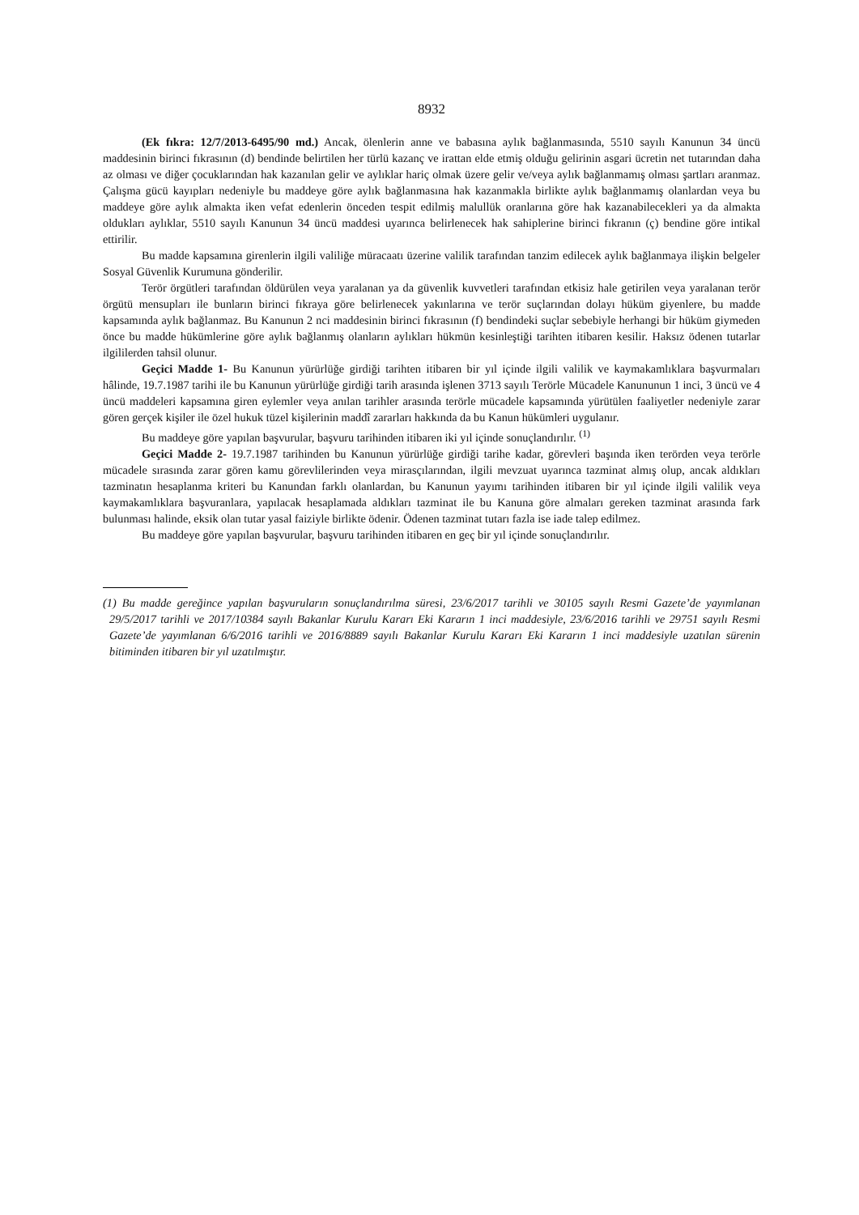8932
(Ek fıkra: 12/7/2013-6495/90 md.) Ancak, ölenlerin anne ve babasına aylık bağlanmasında, 5510 sayılı Kanunun 34 üncü maddesinin birinci fıkrasının (d) bendinde belirtilen her türlü kazanç ve irattan elde etmiş olduğu gelirinin asgari ücretin net tutarından daha az olması ve diğer çocuklarından hak kazanılan gelir ve aylıklar hariç olmak üzere gelir ve/veya aylık bağlanmamış olması şartları aranmaz. Çalışma gücü kayıpları nedeniyle bu maddeye göre aylık bağlanmasına hak kazanmakla birlikte aylık bağlanmamış olanlardan veya bu maddeye göre aylık almakta iken vefat edenlerin önceden tespit edilmiş malullük oranlarına göre hak kazanabilecekleri ya da almakta oldukları aylıklar, 5510 sayılı Kanunun 34 üncü maddesi uyarınca belirlenecek hak sahiplerine birinci fıkranın (ç) bendine göre intikal ettirilir.
Bu madde kapsamına girenlerin ilgili valiliğe müracaatı üzerine valilik tarafından tanzim edilecek aylık bağlanmaya ilişkin belgeler Sosyal Güvenlik Kurumuna gönderilir.
Terör örgütleri tarafından öldürülen veya yaralanan ya da güvenlik kuvvetleri tarafından etkisiz hale getirilen veya yaralanan terör örgütü mensupları ile bunların birinci fıkraya göre belirlenecek yakınlarına ve terör suçlarından dolayı hüküm giyenlere, bu madde kapsamında aylık bağlanmaz. Bu Kanunun 2 nci maddesinin birinci fıkrasının (f) bendindeki suçlar sebebiyle herhangi bir hüküm giymeden önce bu madde hükümlerine göre aylık bağlanmış olanların aylıkları hükmün kesinleştiği tarihten itibaren kesilir. Haksız ödenen tutarlar ilgililerden tahsil olunur.
Geçici Madde 1- Bu Kanunun yürürlüğe girdiği tarihten itibaren bir yıl içinde ilgili valilik ve kaymakamlıklara başvurmaları hâlinde, 19.7.1987 tarihi ile bu Kanunun yürürlüğe girdiği tarih arasında işlenen 3713 sayılı Terörle Mücadele Kanununun 1 inci, 3 üncü ve 4 üncü maddeleri kapsamına giren eylemler veya anılan tarihler arasında terörle mücadele kapsamında yürütülen faaliyetler nedeniyle zarar gören gerçek kişiler ile özel hukuk tüzel kişilerinin maddî zararları hakkında da bu Kanun hükümleri uygulanır.
Bu maddeye göre yapılan başvurular, başvuru tarihinden itibaren iki yıl içinde sonuçlandırılır. <sup>(1)</sup>
Geçici Madde 2- 19.7.1987 tarihinden bu Kanunun yürürlüğe girdiği tarihe kadar, görevleri başında iken terörden veya terörle mücadele sırasında zarar gören kamu görevlilerinden veya mirasçılarından, ilgili mevzuat uyarınca tazminat almış olup, ancak aldıkları tazminatın hesaplanma kriteri bu Kanundan farklı olanlardan, bu Kanunun yayımı tarihinden itibaren bir yıl içinde ilgili valilik veya kaymakamlıklara başvuranlara, yapılacak hesaplamada aldıkları tazminat ile bu Kanuna göre almaları gereken tazminat arasında fark bulunması halinde, eksik olan tutar yasal faiziyle birlikte ödenir. Ödenen tazminat tutarı fazla ise iade talep edilmez.
Bu maddeye göre yapılan başvurular, başvuru tarihinden itibaren en geç bir yıl içinde sonuçlandırılır.
(1) Bu madde gereğince yapılan başvuruların sonuçlandırılma süresi, 23/6/2017 tarihli ve 30105 sayılı Resmi Gazete’de yayımlanan 29/5/2017 tarihli ve 2017/10384 sayılı Bakanlar Kurulu Kararı Eki Kararın 1 inci maddesiyle, 23/6/2016 tarihli ve 29751 sayılı Resmi Gazete’de yayımlanan 6/6/2016 tarihli ve 2016/8889 sayılı Bakanlar Kurulu Kararı Eki Kararın 1 inci maddesiyle uzatılan sürenin bitiminden itibaren bir yıl uzatılmıştır.